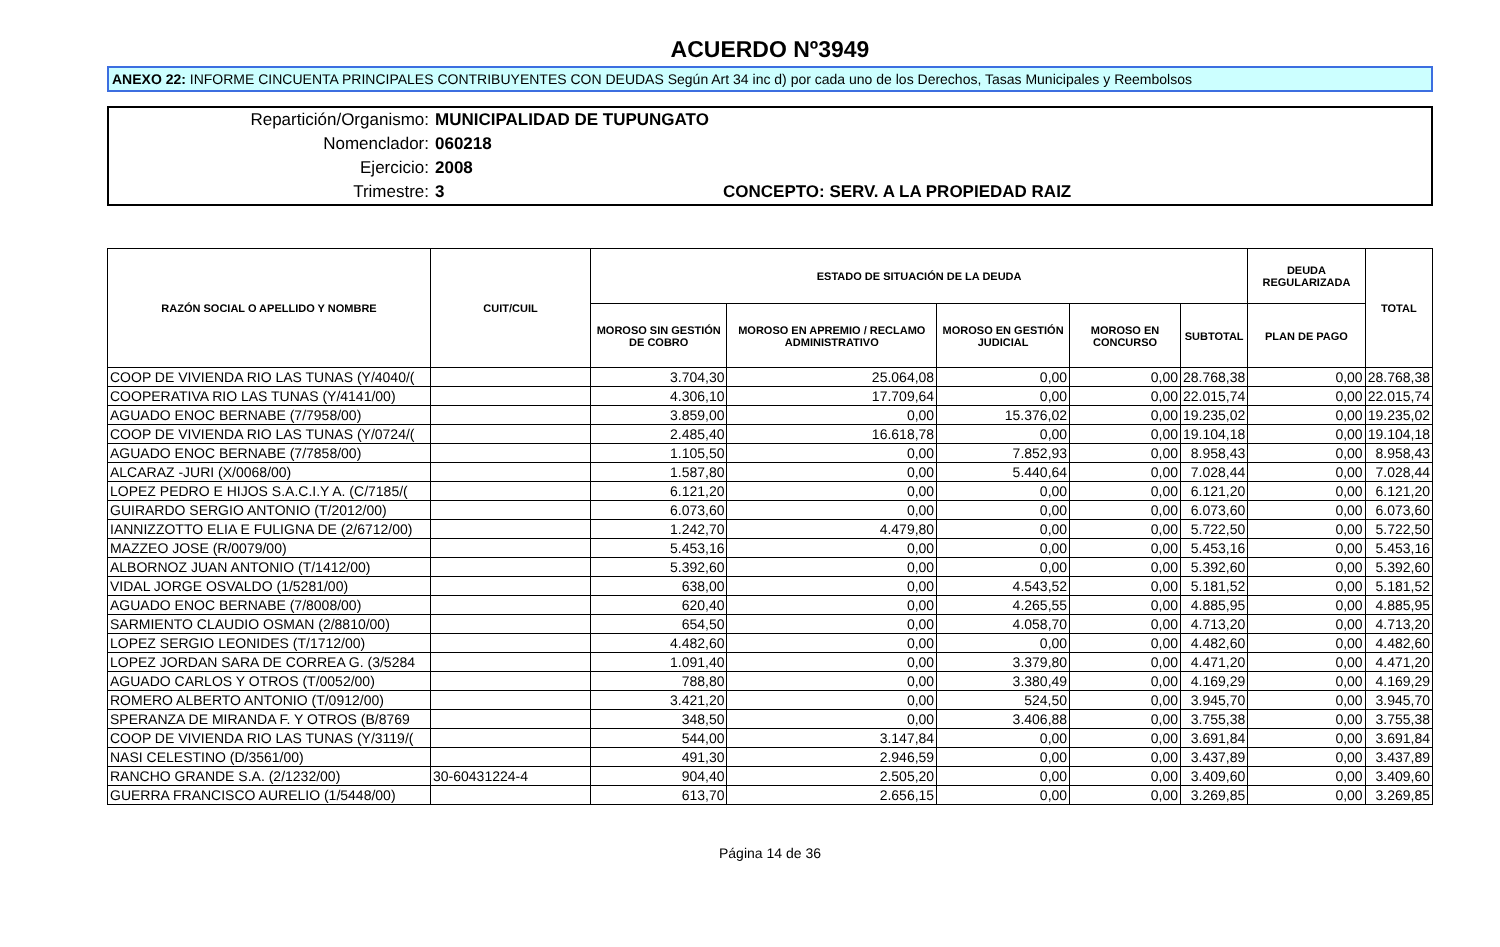ACUERDO Nº3949
ANEXO 22: INFORME CINCUENTA PRINCIPALES CONTRIBUYENTES CON DEUDAS Según Art 34 inc d) por cada uno de los Derechos, Tasas Municipales y Reembolsos
Repartición/Organismo: MUNICIPALIDAD DE TUPUNGATO
Nomenclador: 060218
Ejercicio: 2008
Trimestre: 3 CONCEPTO: SERV. A LA PROPIEDAD RAIZ
| RAZÓN SOCIAL O APELLIDO Y NOMBRE | CUIT/CUIL | ESTADO DE SITUACIÓN DE LA DEUDA | | | | | DEUDA REGULARIZADA | TOTAL |
| --- | --- | --- | --- | --- | --- | --- | --- | --- |
| | | MOROSO SIN GESTIÓN DE COBRO | MOROSO EN APREMIO / RECLAMO ADMINISTRATIVO | MOROSO EN GESTIÓN JUDICIAL | MOROSO EN CONCURSO | SUBTOTAL | PLAN DE PAGO | |
| COOP DE VIVIENDA RIO LAS TUNAS (Y/4040/( | | 3.704,30 | 25.064,08 | 0,00 | 0,00 | 28.768,38 | 0,00 | 28.768,38 |
| COOPERATIVA RIO LAS TUNAS (Y/4141/00) | | 4.306,10 | 17.709,64 | 0,00 | 0,00 | 22.015,74 | 0,00 | 22.015,74 |
| AGUADO ENOC BERNABE (7/7958/00) | | 3.859,00 | 0,00 | 15.376,02 | 0,00 | 19.235,02 | 0,00 | 19.235,02 |
| COOP DE VIVIENDA RIO LAS TUNAS (Y/0724/( | | 2.485,40 | 16.618,78 | 0,00 | 0,00 | 19.104,18 | 0,00 | 19.104,18 |
| AGUADO ENOC BERNABE (7/7858/00) | | 1.105,50 | 0,00 | 7.852,93 | 0,00 | 8.958,43 | 0,00 | 8.958,43 |
| ALCARAZ -JURI (X/0068/00) | | 1.587,80 | 0,00 | 5.440,64 | 0,00 | 7.028,44 | 0,00 | 7.028,44 |
| LOPEZ PEDRO E HIJOS S.A.C.I.Y A. (C/7185/( | | 6.121,20 | 0,00 | 0,00 | 0,00 | 6.121,20 | 0,00 | 6.121,20 |
| GUIRARDO SERGIO ANTONIO (T/2012/00) | | 6.073,60 | 0,00 | 0,00 | 0,00 | 6.073,60 | 0,00 | 6.073,60 |
| IANNIZZOTTO ELIA E FULIGNA DE (2/6712/00) | | 1.242,70 | 4.479,80 | 0,00 | 0,00 | 5.722,50 | 0,00 | 5.722,50 |
| MAZZEO JOSE (R/0079/00) | | 5.453,16 | 0,00 | 0,00 | 0,00 | 5.453,16 | 0,00 | 5.453,16 |
| ALBORNOZ JUAN ANTONIO (T/1412/00) | | 5.392,60 | 0,00 | 0,00 | 0,00 | 5.392,60 | 0,00 | 5.392,60 |
| VIDAL JORGE OSVALDO (1/5281/00) | | 638,00 | 0,00 | 4.543,52 | 0,00 | 5.181,52 | 0,00 | 5.181,52 |
| AGUADO ENOC BERNABE (7/8008/00) | | 620,40 | 0,00 | 4.265,55 | 0,00 | 4.885,95 | 0,00 | 4.885,95 |
| SARMIENTO CLAUDIO OSMAN (2/8810/00) | | 654,50 | 0,00 | 4.058,70 | 0,00 | 4.713,20 | 0,00 | 4.713,20 |
| LOPEZ SERGIO LEONIDES (T/1712/00) | | 4.482,60 | 0,00 | 0,00 | 0,00 | 4.482,60 | 0,00 | 4.482,60 |
| LOPEZ JORDAN SARA DE CORREA G. (3/5284 | | 1.091,40 | 0,00 | 3.379,80 | 0,00 | 4.471,20 | 0,00 | 4.471,20 |
| AGUADO CARLOS Y OTROS (T/0052/00) | | 788,80 | 0,00 | 3.380,49 | 0,00 | 4.169,29 | 0,00 | 4.169,29 |
| ROMERO ALBERTO ANTONIO (T/0912/00) | | 3.421,20 | 0,00 | 524,50 | 0,00 | 3.945,70 | 0,00 | 3.945,70 |
| SPERANZA DE MIRANDA F. Y OTROS (B/8769 | | 348,50 | 0,00 | 3.406,88 | 0,00 | 3.755,38 | 0,00 | 3.755,38 |
| COOP DE VIVIENDA RIO LAS TUNAS (Y/3119/( | | 544,00 | 3.147,84 | 0,00 | 0,00 | 3.691,84 | 0,00 | 3.691,84 |
| NASI CELESTINO (D/3561/00) | | 491,30 | 2.946,59 | 0,00 | 0,00 | 3.437,89 | 0,00 | 3.437,89 |
| RANCHO GRANDE S.A. (2/1232/00) | 30-60431224-4 | 904,40 | 2.505,20 | 0,00 | 0,00 | 3.409,60 | 0,00 | 3.409,60 |
| GUERRA FRANCISCO AURELIO (1/5448/00) | | 613,70 | 2.656,15 | 0,00 | 0,00 | 3.269,85 | 0,00 | 3.269,85 |
Página 14 de 36